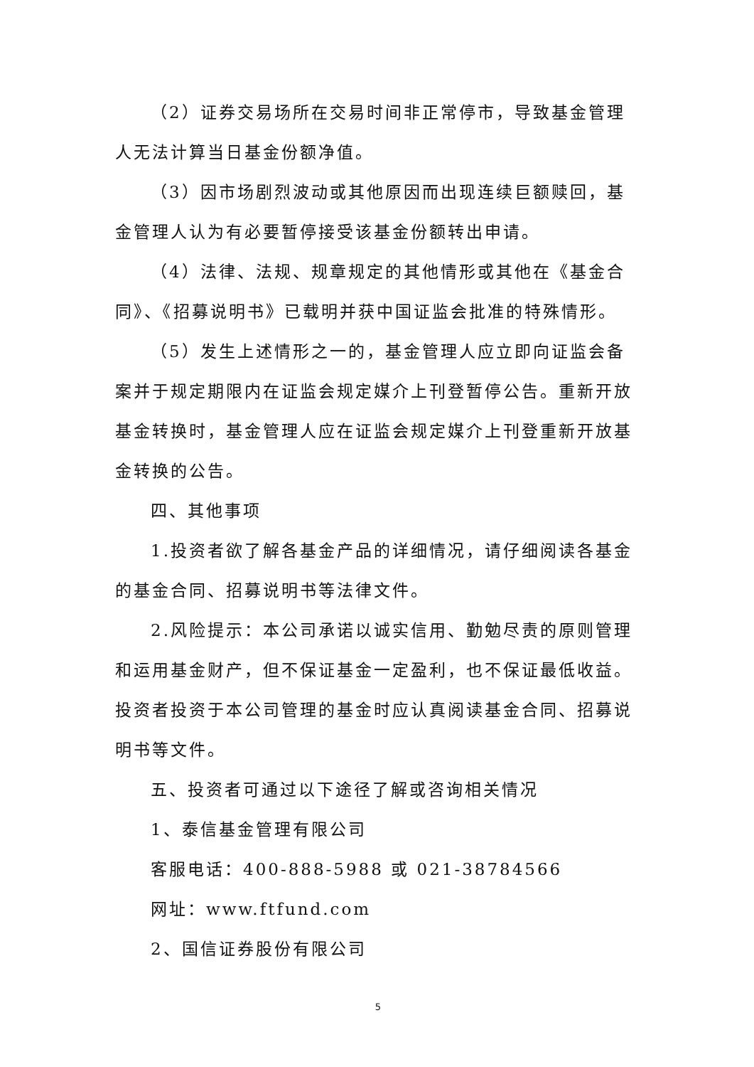（2）证券交易场所在交易时间非正常停市，导致基金管理人无法计算当日基金份额净值。
（3）因市场剧烈波动或其他原因而出现连续巨额赎回，基金管理人认为有必要暂停接受该基金份额转出申请。
（4）法律、法规、规章规定的其他情形或其他在《基金合同》、《招募说明书》已载明并获中国证监会批准的特殊情形。
（5）发生上述情形之一的，基金管理人应立即向证监会备案并于规定期限内在证监会规定媒介上刊登暂停公告。重新开放基金转换时，基金管理人应在证监会规定媒介上刊登重新开放基金转换的公告。
四、其他事项
1.投资者欲了解各基金产品的详细情况，请仔细阅读各基金的基金合同、招募说明书等法律文件。
2.风险提示：本公司承诺以诚实信用、勤勉尽责的原则管理和运用基金财产，但不保证基金一定盈利，也不保证最低收益。投资者投资于本公司管理的基金时应认真阅读基金合同、招募说明书等文件。
五、投资者可通过以下途径了解或咨询相关情况
1、泰信基金管理有限公司
客服电话：400-888-5988 或 021-38784566
网址：www.ftfund.com
2、国信证券股份有限公司
5